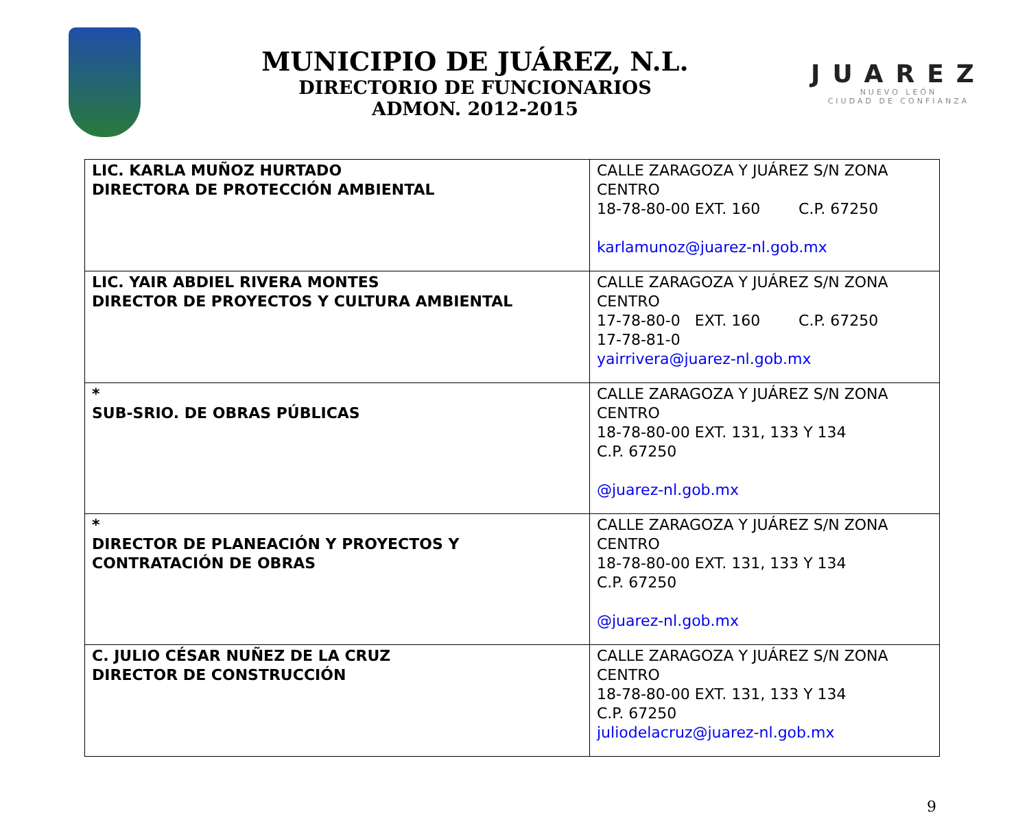MUNICIPIO DE JUÁREZ, N.L.
DIRECTORIO DE FUNCIONARIOS
ADMON. 2012-2015
JUAREZ
NUEVO LEÓN
CIUDAD DE CONFIANZA
| LIC. KARLA MUÑOZ HURTADO DIRECTORA DE PROTECCIÓN AMBIENTAL | CALLE ZARAGOZA Y JUÁREZ S/N ZONA CENTRO 18-78-80-00 EXT. 160 C.P. 67250 karlamunoz@juarez-nl.gob.mx |
| LIC. YAIR ABDIEL RIVERA MONTES DIRECTOR DE PROYECTOS Y CULTURA AMBIENTAL | CALLE ZARAGOZA Y JUÁREZ S/N ZONA CENTRO 17-78-80-0 EXT. 160 C.P. 67250 17-78-81-0 yairrivera@juarez-nl.gob.mx |
| * SUB-SRIO. DE OBRAS PÚBLICAS | CALLE ZARAGOZA Y JUÁREZ S/N ZONA CENTRO 18-78-80-00 EXT. 131, 133 Y 134 C.P. 67250 @juarez-nl.gob.mx |
| * DIRECTOR DE PLANEACIÓN Y PROYECTOS Y CONTRATACIÓN DE OBRAS | CALLE ZARAGOZA Y JUÁREZ S/N ZONA CENTRO 18-78-80-00 EXT. 131, 133 Y 134 C.P. 67250 @juarez-nl.gob.mx |
| C. JULIO CÉSAR NUÑEZ DE LA CRUZ DIRECTOR DE CONSTRUCCIÓN | CALLE ZARAGOZA Y JUÁREZ S/N ZONA CENTRO 18-78-80-00 EXT. 131, 133 Y 134 C.P. 67250 juliodelacruz@juarez-nl.gob.mx |
9